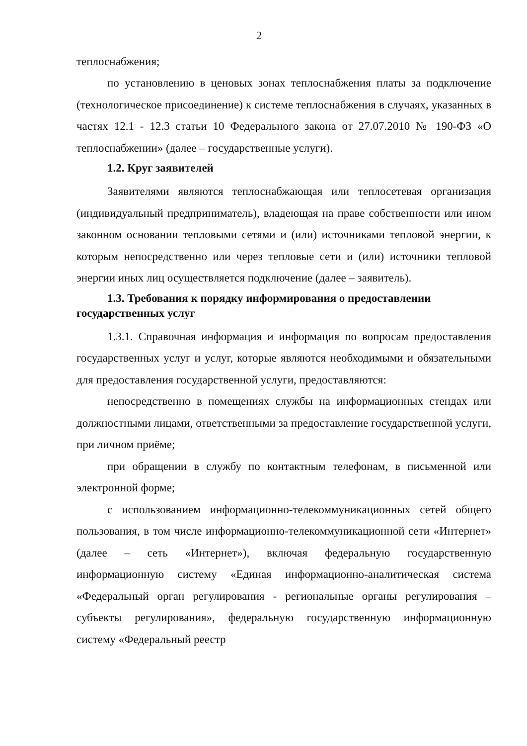2
теплоснабжения;
по установлению в ценовых зонах теплоснабжения платы за подключение (технологическое присоединение) к системе теплоснабжения в случаях, указанных в частях 12.1 - 12.3 статьи 10 Федерального закона от 27.07.2010 № 190-ФЗ «О теплоснабжении» (далее – государственные услуги).
1.2. Круг заявителей
Заявителями являются теплоснабжающая или теплосетевая организация (индивидуальный предприниматель), владеющая на праве собственности или ином законном основании тепловыми сетями и (или) источниками тепловой энергии, к которым непосредственно или через тепловые сети и (или) источники тепловой энергии иных лиц осуществляется подключение (далее – заявитель).
1.3. Требования к порядку информирования о предоставлении государственных услуг
1.3.1. Справочная информация и информация по вопросам предоставления государственных услуг и услуг, которые являются необходимыми и обязательными для предоставления государственной услуги, предоставляются:
непосредственно в помещениях службы на информационных стендах или должностными лицами, ответственными за предоставление государственной услуги, при личном приёме;
при обращении в службу по контактным телефонам, в письменной или электронной форме;
с использованием информационно-телекоммуникационных сетей общего пользования, в том числе информационно-телекоммуникационной сети «Интернет» (далее – сеть «Интернет»), включая федеральную государственную информационную систему «Единая информационно-аналитическая система «Федеральный орган регулирования - региональные органы регулирования – субъекты регулирования», федеральную государственную информационную систему «Федеральный реестр